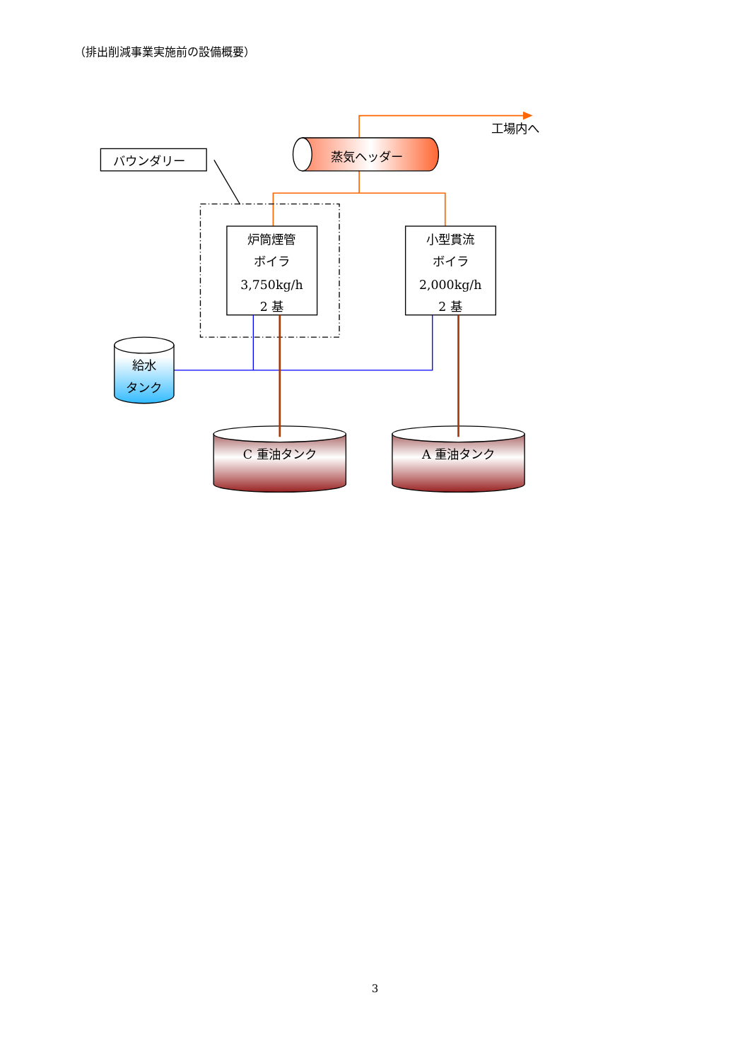（排出削減事業実施前の設備概要）
蒸気ヘッダー
工場内へ
バウンダリー
炉筒煙管
ボイラ
3,750kg/h
2 基
小型貫流
ボイラ
2,000kg/h
2 基
給水
タンク
C 重油タンク
A 重油タンク
3